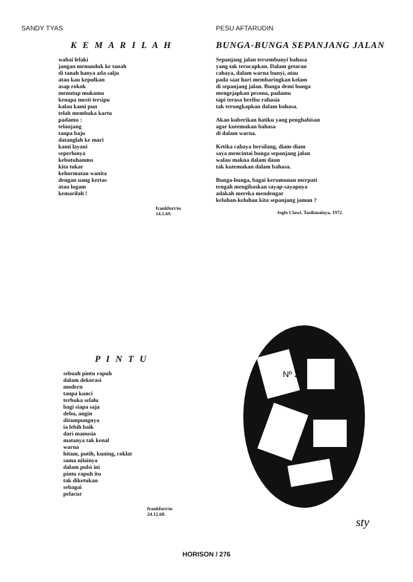SANDY TYAS
K E M A R I L A H
wahai lelaki jangan menunduk ke tanah di tanah hanya ada salju atau kau kepulkan asap rokok menutup mukamu kenapa mesti tersipu kalau kami pun telah membuka kartu padamu : telanjang tanpa baju datanglah ke mari kami layani seperlunya kebutuhanmu kita tukar kehormatan wanita dengan uang kertas atau logam kemarilah !
frankfurt/m 14.1.69.
PESU AFTARUDIN
BUNGA-BUNGA SEPANJANG JALAN
Sepanjang jalan tersembunyi bahasa yang tak terucapkan. Dalam getaran cahaya, dalam warna bunyi, atau pada saat hari membaringkan kelam di sepanjang jalan. Bunga demi bunga mengejapkan pesona, padamu tapi terasa beribu rahasia tak terungkapkan dalam bahasa. Akan kuberikan hatiku yang penghabisan agar kutemukan bahasa di dalam warna. Ketika cahaya bersilang, diam-diam saya mencintai bunga sepanjang jalan walau makna dalam daun tak kutemukan dalam bahasa. Bunga-bunga, bagai kerumunan merpati tengah mengibaskan sayap-sayapnya adakah mereka mendengar keluhan-keluhan kita sepanjang jaman ?
Joglo Clawi. Tasikmalaya, 1972
P I N T U
sebuah pintu rapuh dalam dekorasi modern tanpa kunci terbuka selalu bagi siapa saja debu, angin ditampungnya ia lebih baik dari manusia matanya tak kenal warna hitam, putih, kuning, coklat sama nilainya dalam pulsi ini pintu rapuh itu tak diketukan sebagai pelacur
frankfurt/m 24.12.68.
Nº 2
sty
HORISON / 276